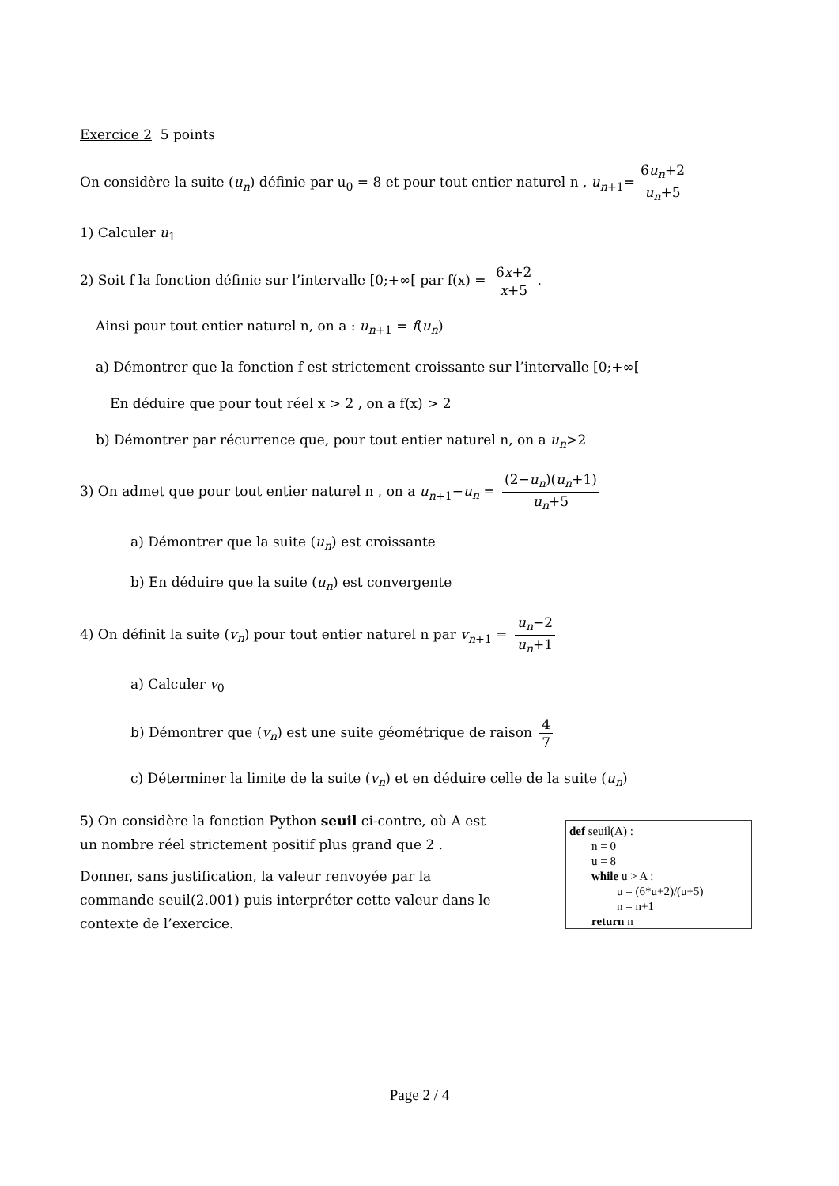Exercice 2 5 points
On considère la suite (u<sub>n</sub>) définie par u<sub>0</sub> = 8 et pour tout entier naturel n , u<sub>n+1</sub>= 6u<sub>n</sub>+2 u<sub>n</sub>+5
1) Calculer u<sub>1</sub>
2) Soit f la fonction définie sur l’intervalle [0;+∞[ par f(x) = 6x+2 x+5.
Ainsi pour tout entier naturel n, on a : u<sub>n+1</sub> = f(u<sub>n</sub>)
a) Démontrer que la fonction f est strictement croissante sur l’intervalle [0;+∞[
En déduire que pour tout réel x > 2 , on a f(x) > 2
b) Démontrer par récurrence que, pour tout entier naturel n, on a u<sub>n</sub>>2
3) On admet que pour tout entier naturel n , on a u<sub>n+1</sub>−u<sub>n</sub> = (2−u<sub>n</sub>)(u<sub>n</sub>+1) u<sub>n</sub>+5
a) Démontrer que la suite (u<sub>n</sub>) est croissante
b) En déduire que la suite (u<sub>n</sub>) est convergente
4) On définit la suite (v<sub>n</sub>) pour tout entier naturel n par v<sub>n+1</sub> = u<sub>n</sub>−2 u<sub>n</sub>+1
a) Calculer v<sub>0</sub>
b) Démontrer que (v<sub>n</sub>) est une suite géométrique de raison 4 7
c) Déterminer la limite de la suite (v<sub>n</sub>) et en déduire celle de la suite (u<sub>n</sub>)
5) On considère la fonction Python seuil ci-contre, où A est un nombre réel strictement positif plus grand que 2 .
Donner, sans justification, la valeur renvoyée par la commande seuil(2.001) puis interpréter cette valeur dans le contexte de l’exercice.
def seuil(A) :
n = 0
u = 8
while u > A :
u = (6*u+2)/(u+5)
n = n+1
return n
Page 2 / 4